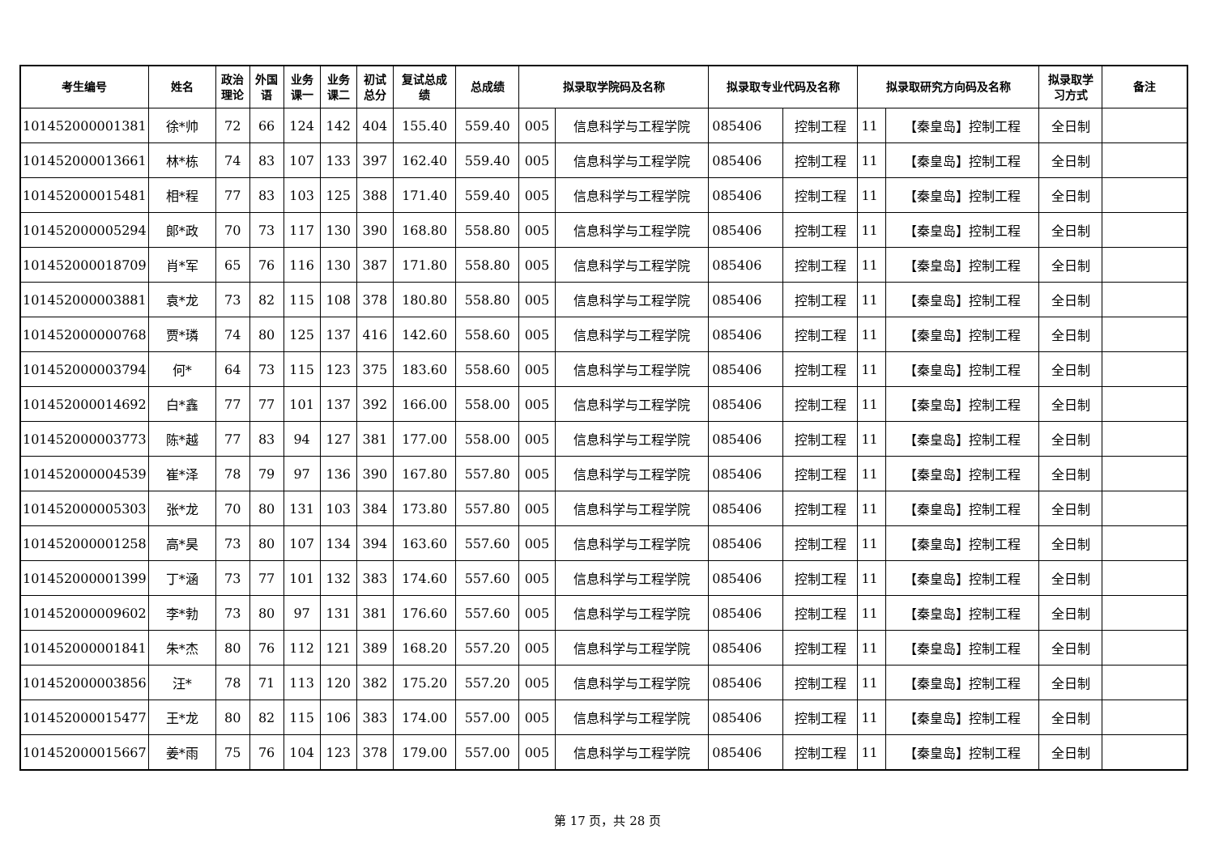| 考生编号 | 姓名 | 政治 理论 | 外国 语 | 业务 课一 | 业务 课二 | 初试 总分 | 复试总成 绩 | 总成绩 | 拟录取学院码及名称 | | 拟录取专业代码及名称 | | 拟录取研究方向码及名称 | | 拟录取学 习方式 | 备注 |
| --- | --- | --- | --- | --- | --- | --- | --- | --- | --- | --- | --- | --- | --- | --- | --- | --- |
| 101452000001381 | 徐*帅 | 72 | 66 | 124 | 142 | 404 | 155.40 | 559.40 | 005 | 信息科学与工程学院 | 085406 | 控制工程 | 11 | 【秦皇岛】控制工程 | 全日制 | |
| 101452000013661 | 林*栋 | 74 | 83 | 107 | 133 | 397 | 162.40 | 559.40 | 005 | 信息科学与工程学院 | 085406 | 控制工程 | 11 | 【秦皇岛】控制工程 | 全日制 | |
| 101452000015481 | 相*程 | 77 | 83 | 103 | 125 | 388 | 171.40 | 559.40 | 005 | 信息科学与工程学院 | 085406 | 控制工程 | 11 | 【秦皇岛】控制工程 | 全日制 | |
| 101452000005294 | 郎*政 | 70 | 73 | 117 | 130 | 390 | 168.80 | 558.80 | 005 | 信息科学与工程学院 | 085406 | 控制工程 | 11 | 【秦皇岛】控制工程 | 全日制 | |
| 101452000018709 | 肖*军 | 65 | 76 | 116 | 130 | 387 | 171.80 | 558.80 | 005 | 信息科学与工程学院 | 085406 | 控制工程 | 11 | 【秦皇岛】控制工程 | 全日制 | |
| 101452000003881 | 袁*龙 | 73 | 82 | 115 | 108 | 378 | 180.80 | 558.80 | 005 | 信息科学与工程学院 | 085406 | 控制工程 | 11 | 【秦皇岛】控制工程 | 全日制 | |
| 101452000000768 | 贾*璘 | 74 | 80 | 125 | 137 | 416 | 142.60 | 558.60 | 005 | 信息科学与工程学院 | 085406 | 控制工程 | 11 | 【秦皇岛】控制工程 | 全日制 | |
| 101452000003794 | 何* | 64 | 73 | 115 | 123 | 375 | 183.60 | 558.60 | 005 | 信息科学与工程学院 | 085406 | 控制工程 | 11 | 【秦皇岛】控制工程 | 全日制 | |
| 101452000014692 | 白*鑫 | 77 | 77 | 101 | 137 | 392 | 166.00 | 558.00 | 005 | 信息科学与工程学院 | 085406 | 控制工程 | 11 | 【秦皇岛】控制工程 | 全日制 | |
| 101452000003773 | 陈*越 | 77 | 83 | 94 | 127 | 381 | 177.00 | 558.00 | 005 | 信息科学与工程学院 | 085406 | 控制工程 | 11 | 【秦皇岛】控制工程 | 全日制 | |
| 101452000004539 | 崔*泽 | 78 | 79 | 97 | 136 | 390 | 167.80 | 557.80 | 005 | 信息科学与工程学院 | 085406 | 控制工程 | 11 | 【秦皇岛】控制工程 | 全日制 | |
| 101452000005303 | 张*龙 | 70 | 80 | 131 | 103 | 384 | 173.80 | 557.80 | 005 | 信息科学与工程学院 | 085406 | 控制工程 | 11 | 【秦皇岛】控制工程 | 全日制 | |
| 101452000001258 | 高*昊 | 73 | 80 | 107 | 134 | 394 | 163.60 | 557.60 | 005 | 信息科学与工程学院 | 085406 | 控制工程 | 11 | 【秦皇岛】控制工程 | 全日制 | |
| 101452000001399 | 丁*涵 | 73 | 77 | 101 | 132 | 383 | 174.60 | 557.60 | 005 | 信息科学与工程学院 | 085406 | 控制工程 | 11 | 【秦皇岛】控制工程 | 全日制 | |
| 101452000009602 | 李*勃 | 73 | 80 | 97 | 131 | 381 | 176.60 | 557.60 | 005 | 信息科学与工程学院 | 085406 | 控制工程 | 11 | 【秦皇岛】控制工程 | 全日制 | |
| 101452000001841 | 朱*杰 | 80 | 76 | 112 | 121 | 389 | 168.20 | 557.20 | 005 | 信息科学与工程学院 | 085406 | 控制工程 | 11 | 【秦皇岛】控制工程 | 全日制 | |
| 101452000003856 | 汪* | 78 | 71 | 113 | 120 | 382 | 175.20 | 557.20 | 005 | 信息科学与工程学院 | 085406 | 控制工程 | 11 | 【秦皇岛】控制工程 | 全日制 | |
| 101452000015477 | 王*龙 | 80 | 82 | 115 | 106 | 383 | 174.00 | 557.00 | 005 | 信息科学与工程学院 | 085406 | 控制工程 | 11 | 【秦皇岛】控制工程 | 全日制 | |
| 101452000015667 | 姜*雨 | 75 | 76 | 104 | 123 | 378 | 179.00 | 557.00 | 005 | 信息科学与工程学院 | 085406 | 控制工程 | 11 | 【秦皇岛】控制工程 | 全日制 | |
第 17 页，共 28 页